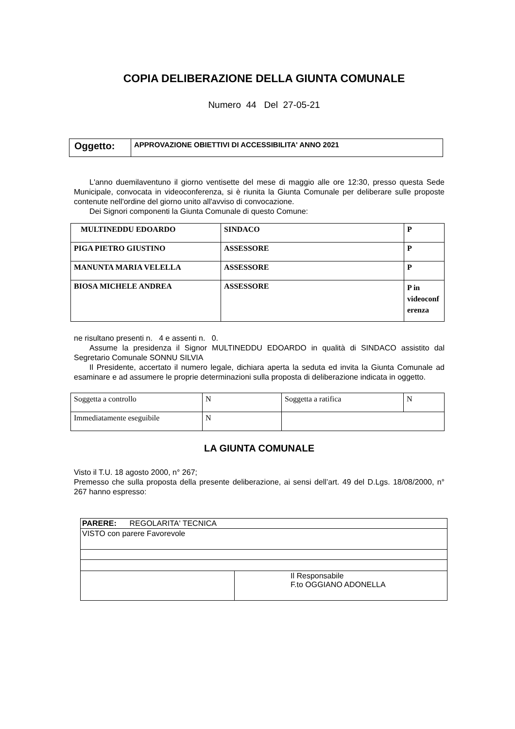COPIA DELIBERAZIONE DELLA GIUNTA COMUNALE
Numero 44 Del 27-05-21
| Oggetto: | APPROVAZIONE OBIETTIVI DI ACCESSIBILITA' ANNO 2021 |
L'anno duemilaventuno il giorno ventisette del mese di maggio alle ore 12:30, presso questa Sede Municipale, convocata in videoconferenza, si è riunita la Giunta Comunale per deliberare sulle proposte contenute nell'ordine del giorno unito all'avviso di convocazione.
Dei Signori componenti la Giunta Comunale di questo Comune:
| MULTINEDDU EDOARDO | SINDACO | P |
| PIGA PIETRO GIUSTINO | ASSESSORE | P |
| MANUNTA MARIA VELELLA | ASSESSORE | P |
| BIOSA MICHELE ANDREA | ASSESSORE | P in videoconf erenza |
ne risultano presenti n. 4 e assenti n. 0.
Assume la presidenza il Signor MULTINEDDU EDOARDO in qualità di SINDACO assistito dal Segretario Comunale SONNU SILVIA
Il Presidente, accertato il numero legale, dichiara aperta la seduta ed invita la Giunta Comunale ad esaminare e ad assumere le proprie determinazioni sulla proposta di deliberazione indicata in oggetto.
| Soggetta a controllo | N | Soggetta a ratifica | N |
| Immediatamente eseguibile | N | | |
LA GIUNTA COMUNALE
Visto il T.U. 18 agosto 2000, n° 267;
Premesso che sulla proposta della presente deliberazione, ai sensi dell’art. 49 del D.Lgs. 18/08/2000, n° 267 hanno espresso:
| PARERE: REGOLARITA' TECNICA | |
| VISTO con parere Favorevole | |
| | Il Responsabile F.to OGGIANO ADONELLA |